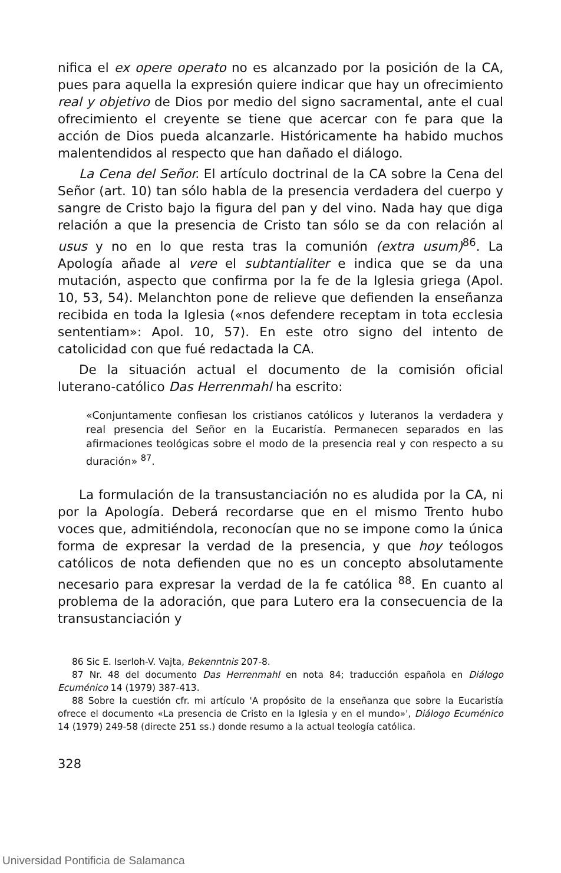nifica el ex opere operato no es alcanzado por la posición de la CA, pues para aquella la expresión quiere indicar que hay un ofrecimiento real y objetivo de Dios por medio del signo sacramental, ante el cual ofrecimiento el creyente se tiene que acercar con fe para que la acción de Dios pueda alcanzarle. Históricamente ha habido muchos malentendidos al respecto que han dañado el diálogo.
La Cena del Señor. El artículo doctrinal de la CA sobre la Cena del Señor (art. 10) tan sólo habla de la presencia verdadera del cuerpo y sangre de Cristo bajo la figura del pan y del vino. Nada hay que diga relación a que la presencia de Cristo tan sólo se da con relación al usus y no en lo que resta tras la comunión (extra usum)<sup>86</sup>. La Apología añade al vere el subtantialiter e indica que se da una mutación, aspecto que confirma por la fe de la Iglesia griega (Apol. 10, 53, 54). Melanchton pone de relieve que defienden la enseñanza recibida en toda la Iglesia («nos defendere receptam in tota ecclesia sententiam»: Apol. 10, 57). En este otro signo del intento de catolicidad con que fué redactada la CA.
De la situación actual el documento de la comisión oficial luterano-católico Das Herrenmahl ha escrito:
«Conjuntamente confiesan los cristianos católicos y luteranos la verdadera y real presencia del Señor en la Eucaristía. Permanecen separados en las afirmaciones teológicas sobre el modo de la presencia real y con respecto a su duración» <sup>87</sup>.
La formulación de la transustanciación no es aludida por la CA, ni por la Apología. Deberá recordarse que en el mismo Trento hubo voces que, admitiéndola, reconocían que no se impone como la única forma de expresar la verdad de la presencia, y que hoy teólogos católicos de nota defienden que no es un concepto absolutamente necesario para expresar la verdad de la fe católica <sup>88</sup>. En cuanto al problema de la adoración, que para Lutero era la consecuencia de la transustanciación y
86 Sic E. Iserloh-V. Vajta, Bekenntnis 207-8.
87 Nr. 48 del documento Das Herrenmahl en nota 84; traducción española en Diálogo Ecuménico 14 (1979) 387-413.
88 Sobre la cuestión cfr. mi artículo 'A propósito de la enseñanza que sobre la Eucaristía ofrece el documento «La presencia de Cristo en la Iglesia y en el mundo»', Diálogo Ecuménico 14 (1979) 249-58 (directe 251 ss.) donde resumo a la actual teología católica.
328
Universidad Pontificia de Salamanca